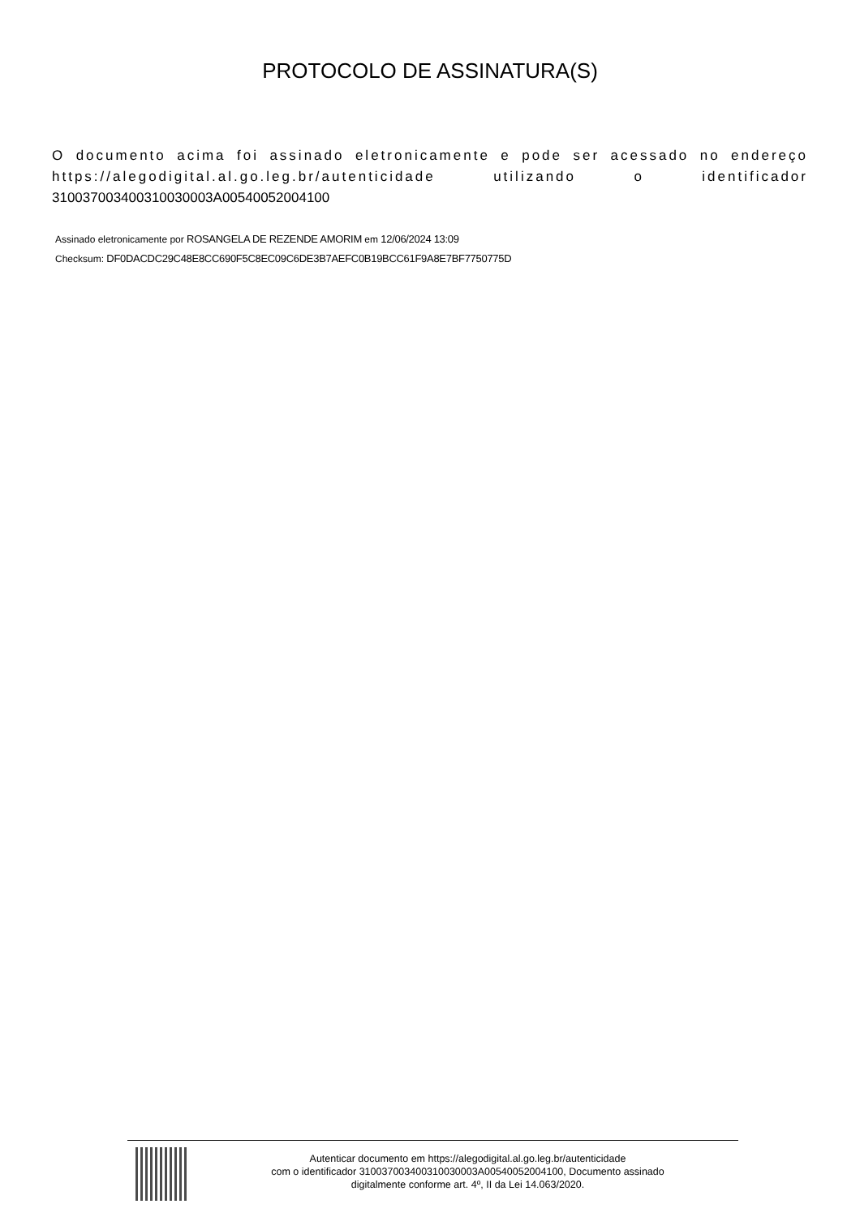PROTOCOLO DE ASSINATURA(S)
O documento acima foi assinado eletronicamente e pode ser acessado no endereço https://alegodigital.al.go.leg.br/autenticidade utilizando o identificador 310037003400310030003A00540052004100
Assinado eletronicamente por ROSANGELA DE REZENDE AMORIM em 12/06/2024 13:09
Checksum: DF0DACDC29C48E8CC690F5C8EC09C6DE3B7AEFC0B19BCC61F9A8E7BF7750775D
Autenticar documento em https://alegodigital.al.go.leg.br/autenticidade
com o identificador 310037003400310030003A00540052004100, Documento assinado
digitalmente conforme art. 4º, II da Lei 14.063/2020.